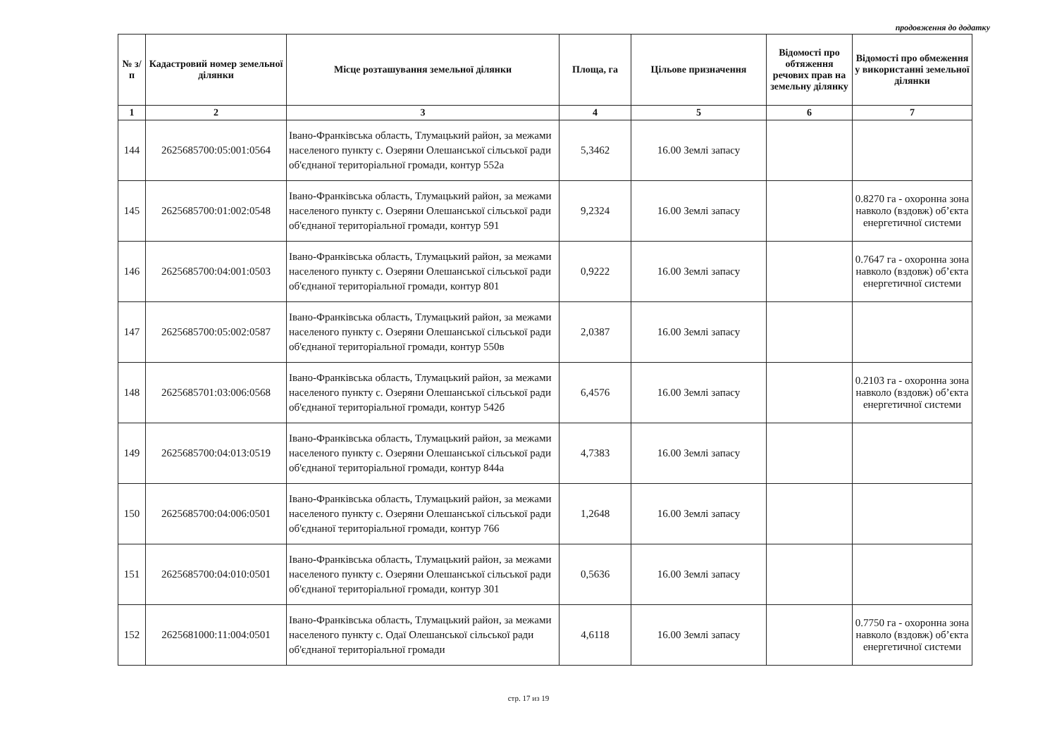продовження до додатку
| № з/п | Кадастровий номер земельної ділянки | Місце розташування земельної ділянки | Площа, га | Цільове призначення | Відомості про обтяження речових прав на земельну ділянку | Відомості про обмеження у використанні земельної ділянки |
| --- | --- | --- | --- | --- | --- | --- |
| 1 | 2 | 3 | 4 | 5 | 6 | 7 |
| 144 | 2625685700:05:001:0564 | Івано-Франківська область, Тлумацький район, за межами населеного пункту с. Озеряни Олешанської сільської ради об'єднаної територіальної громади, контур 552а | 5,3462 | 16.00 Землі запасу | | |
| 145 | 2625685700:01:002:0548 | Івано-Франківська область, Тлумацький район, за межами населеного пункту с. Озеряни Олешанської сільської ради об'єднаної територіальної громади, контур 591 | 9,2324 | 16.00 Землі запасу | | 0.8270 га - охоронна зона навколо (вздовж) об’єкта енергетичної системи |
| 146 | 2625685700:04:001:0503 | Івано-Франківська область, Тлумацький район, за межами населеного пункту с. Озеряни Олешанської сільської ради об'єднаної територіальної громади, контур 801 | 0,9222 | 16.00 Землі запасу | | 0.7647 га - охоронна зона навколо (вздовж) об’єкта енергетичної системи |
| 147 | 2625685700:05:002:0587 | Івано-Франківська область, Тлумацький район, за межами населеного пункту с. Озеряни Олешанської сільської ради об'єднаної територіальної громади, контур 550в | 2,0387 | 16.00 Землі запасу | | |
| 148 | 2625685701:03:006:0568 | Івано-Франківська область, Тлумацький район, за межами населеного пункту с. Озеряни Олешанської сільської ради об'єднаної територіальної громади, контур 542б | 6,4576 | 16.00 Землі запасу | | 0.2103 га - охоронна зона навколо (вздовж) об’єкта енергетичної системи |
| 149 | 2625685700:04:013:0519 | Івано-Франківська область, Тлумацький район, за межами населеного пункту с. Озеряни Олешанської сільської ради об'єднаної територіальної громади, контур 844а | 4,7383 | 16.00 Землі запасу | | |
| 150 | 2625685700:04:006:0501 | Івано-Франківська область, Тлумацький район, за межами населеного пункту с. Озеряни Олешанської сільської ради об'єднаної територіальної громади, контур 766 | 1,2648 | 16.00 Землі запасу | | |
| 151 | 2625685700:04:010:0501 | Івано-Франківська область, Тлумацький район, за межами населеного пункту с. Озеряни Олешанської сільської ради об'єднаної територіальної громади, контур 301 | 0,5636 | 16.00 Землі запасу | | |
| 152 | 2625681000:11:004:0501 | Івано-Франківська область, Тлумацький район, за межами населеного пункту с. Одаї Олешанської сільської ради об'єднаної територіальної громади | 4,6118 | 16.00 Землі запасу | | 0.7750 га - охоронна зона навколо (вздовж) об’єкта енергетичної системи |
стр. 17 из 19